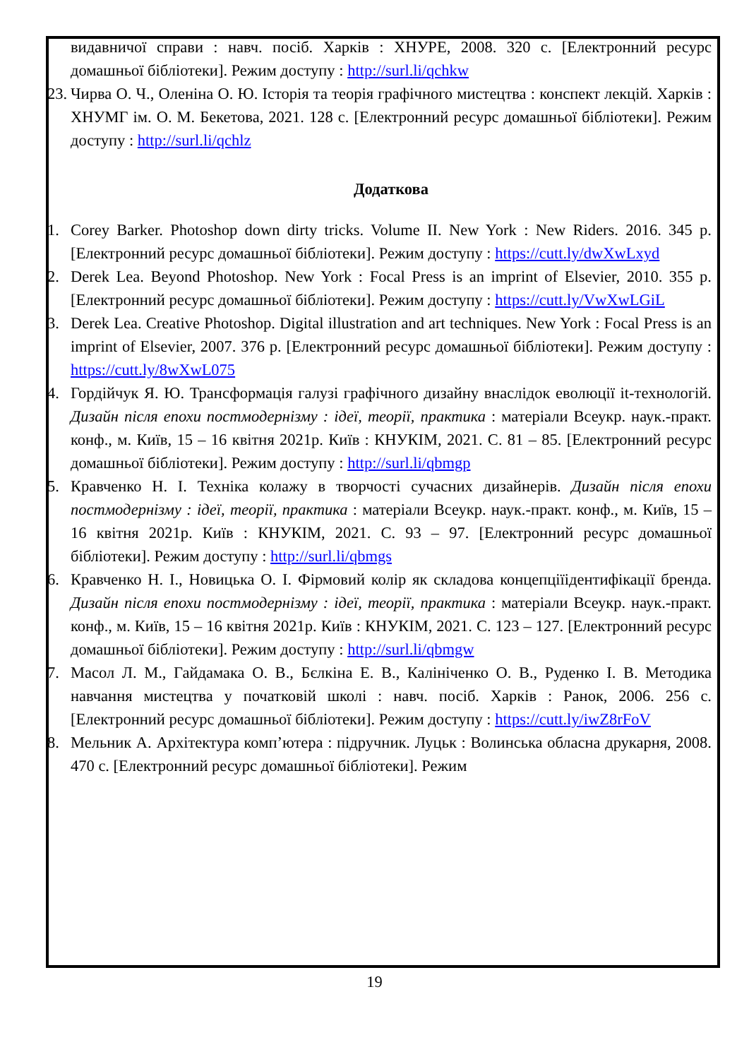видавничої справи : навч. посіб. Харків : ХНУРЕ, 2008. 320 с. [Електронний ресурс домашньої бібліотеки]. Режим доступу : http://surl.li/qchkw
23. Чирва О. Ч., Оленіна О. Ю. Історія та теорія графічного мистецтва : конспект лекцій. Харків : ХНУМГ ім. О. М. Бекетова, 2021. 128 с. [Електронний ресурс домашньої бібліотеки]. Режим доступу : http://surl.li/qchlz
Додаткова
1. Corey Barker. Photoshop down dirty tricks. Volume II. New York : New Riders. 2016. 345 p. [Електронний ресурс домашньої бібліотеки]. Режим доступу : https://cutt.ly/dwXwLxyd
2. Derek Lea. Beyond Photoshop. New York : Focal Press is an imprint of Elsevier, 2010. 355 p. [Електронний ресурс домашньої бібліотеки]. Режим доступу : https://cutt.ly/VwXwLGiL
3. Derek Lea. Creative Photoshop. Digital illustration and art techniques. New York : Focal Press is an imprint of Elsevier, 2007. 376 p. [Електронний ресурс домашньої бібліотеки]. Режим доступу : https://cutt.ly/8wXwL075
4. Гордійчук Я. Ю. Трансформація галузі графічного дизайну внаслідок еволюції it-технологій. Дизайн після епохи постмодернізму : ідеї, теорії, практика : матеріали Всеукр. наук.-практ. конф., м. Київ, 15 – 16 квітня 2021р. Київ : КНУКІМ, 2021. С. 81 – 85. [Електронний ресурс домашньої бібліотеки]. Режим доступу : http://surl.li/qbmgp
5. Кравченко Н. І. Техніка колажу в творчості сучасних дизайнерів. Дизайн після епохи постмодернізму : ідеї, теорії, практика : матеріали Всеукр. наук.-практ. конф., м. Київ, 15 – 16 квітня 2021р. Київ : КНУКІМ, 2021. С. 93 – 97. [Електронний ресурс домашньої бібліотеки]. Режим доступу : http://surl.li/qbmgs
6. Кравченко Н. І., Новицька О. І. Фірмовий колір як складова концепціїідентифікації бренда. Дизайн після епохи постмодернізму : ідеї, теорії, практика : матеріали Всеукр. наук.-практ. конф., м. Київ, 15 – 16 квітня 2021р. Київ : КНУКІМ, 2021. С. 123 – 127. [Електронний ресурс домашньої бібліотеки]. Режим доступу : http://surl.li/qbmgw
7. Масол Л. М., Гайдамака О. В., Бєлкіна Е. В., Калініченко О. В., Руденко І. В. Методика навчання мистецтва у початковій школі : навч. посіб. Харків : Ранок, 2006. 256 с. [Електронний ресурс домашньої бібліотеки]. Режим доступу : https://cutt.ly/iwZ8rFoV
8. Мельник А. Архітектура комп’ютера : підручник. Луцьк : Волинська обласна друкарня, 2008. 470 с. [Електронний ресурс домашньої бібліотеки]. Режим
19